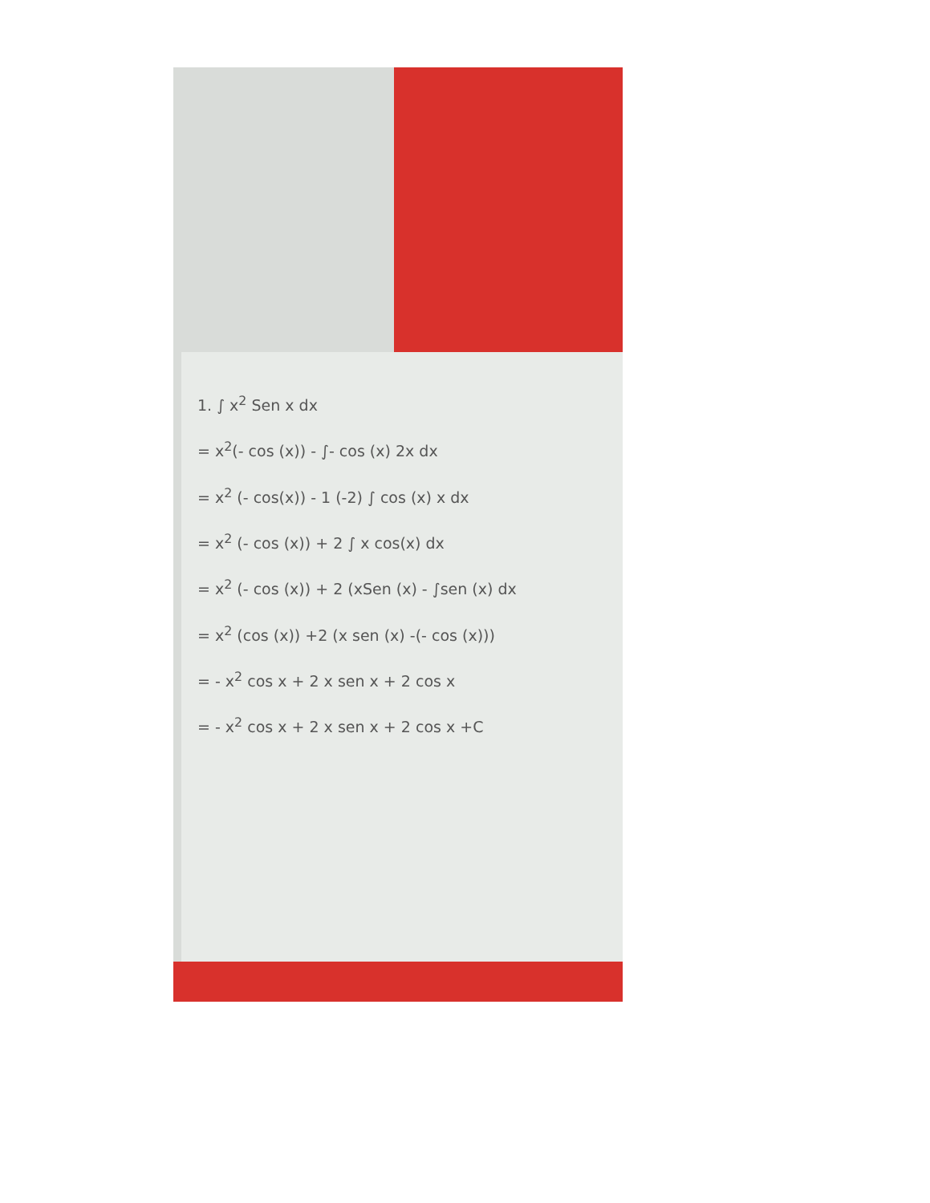1. ∫ x<sup>2</sup> Sen x dx
= x<sup>2</sup>(- cos (x)) - ∫- cos (x) 2x dx
= x<sup>2</sup> (- cos(x)) - 1 (-2) ∫ cos (x) x dx
= x<sup>2</sup> (- cos (x)) + 2 ∫ x cos(x) dx
= x<sup>2</sup> (- cos (x)) + 2 (xSen (x) - ∫sen (x) dx
= x<sup>2</sup> (cos (x)) +2 (x sen (x) -(- cos (x)))
= - x<sup>2</sup> cos x + 2 x sen x + 2 cos x
= - x<sup>2</sup> cos x + 2 x sen x + 2 cos x +C